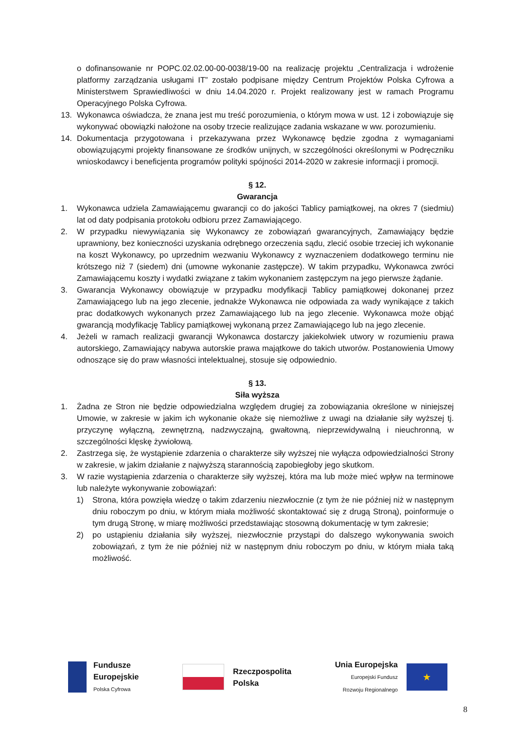o dofinansowanie nr POPC.02.02.00-00-0038/19-00 na realizację projektu „Centralizacja i wdrożenie platformy zarządzania usługami IT” zostało podpisane między Centrum Projektów Polska Cyfrowa a Ministerstwem Sprawiedliwości w dniu 14.04.2020 r. Projekt realizowany jest w ramach Programu Operacyjnego Polska Cyfrowa.
13. Wykonawca oświadcza, że znana jest mu treść porozumienia, o którym mowa w ust. 12 i zobowiązuje się wykonywać obowiązki nałożone na osoby trzecie realizujące zadania wskazane w ww. porozumieniu.
14. Dokumentacja przygotowana i przekazywana przez Wykonawcę będzie zgodna z wymaganiami obowiązującymi projekty finansowane ze środków unijnych, w szczególności określonymi w Podręczniku wnioskodawcy i beneficjenta programów polityki spójności 2014-2020 w zakresie informacji i promocji.
§ 12.
Gwarancja
1. Wykonawca udziela Zamawiającemu gwarancji co do jakości Tablicy pamiątkowej, na okres 7 (siedmiu) lat od daty podpisania protokołu odbioru przez Zamawiającego.
2. W przypadku niewywiązania się Wykonawcy ze zobowiązań gwarancyjnych, Zamawiający będzie uprawniony, bez konieczności uzyskania odrębnego orzeczenia sądu, zlecić osobie trzeciej ich wykonanie na koszt Wykonawcy, po uprzednim wezwaniu Wykonawcy z wyznaczeniem dodatkowego terminu nie krótszego niż 7 (siedem) dni (umowne wykonanie zastępcze). W takim przypadku, Wykonawca zwróci Zamawiającemu koszty i wydatki związane z takim wykonaniem zastępczym na jego pierwsze żądanie.
3. Gwarancja Wykonawcy obowiązuje w przypadku modyfikacji Tablicy pamiątkowej dokonanej przez Zamawiającego lub na jego zlecenie, jednakże Wykonawca nie odpowiada za wady wynikające z takich prac dodatkowych wykonanych przez Zamawiającego lub na jego zlecenie. Wykonawca może objąć gwarancją modyfikację Tablicy pamiątkowej wykonaną przez Zamawiającego lub na jego zlecenie.
4. Jeżeli w ramach realizacji gwarancji Wykonawca dostarczy jakiekolwiek utwory w rozumieniu prawa autorskiego, Zamawiający nabywa autorskie prawa majątkowe do takich utworów. Postanowienia Umowy odnoszące się do praw własności intelektualnej, stosuje się odpowiednio.
§ 13.
Siła wyższa
1. Żadna ze Stron nie będzie odpowiedzialna względem drugiej za zobowiązania określone w niniejszej Umowie, w zakresie w jakim ich wykonanie okaże się niemożliwe z uwagi na działanie siły wyższej tj. przyczynę wyłączną, zewnętrzną, nadzwyczajną, gwałtowną, nieprzewidywalną i nieuchronną, w szczególności klęskę żywiołową.
2. Zastrzega się, że wystąpienie zdarzenia o charakterze siły wyższej nie wyłącza odpowiedzialności Strony w zakresie, w jakim działanie z najwyższą starannością zapobiegłoby jego skutkom.
3. W razie wystąpienia zdarzenia o charakterze siły wyższej, która ma lub może mieć wpływ na terminowe lub należyte wykonywanie zobowiązań:
1) Strona, która powzięła wiedzę o takim zdarzeniu niezwłocznie (z tym że nie później niż w następnym dniu roboczym po dniu, w którym miała możliwość skontaktować się z drugą Stroną), poinformuje o tym drugą Stronę, w miarę możliwości przedstawiając stosowną dokumentację w tym zakresie;
2) po ustąpieniu działania siły wyższej, niezwłocznie przystąpi do dalszego wykonywania swoich zobowiązań, z tym że nie później niż w następnym dniu roboczym po dniu, w którym miała taką możliwość.
Fundusze
Europejskie
Polska Cyfrowa
Rzeczpospolita
Polska
Unia Europejska
Europejski Fundusz
Rozwoju Regionalnego
★
8